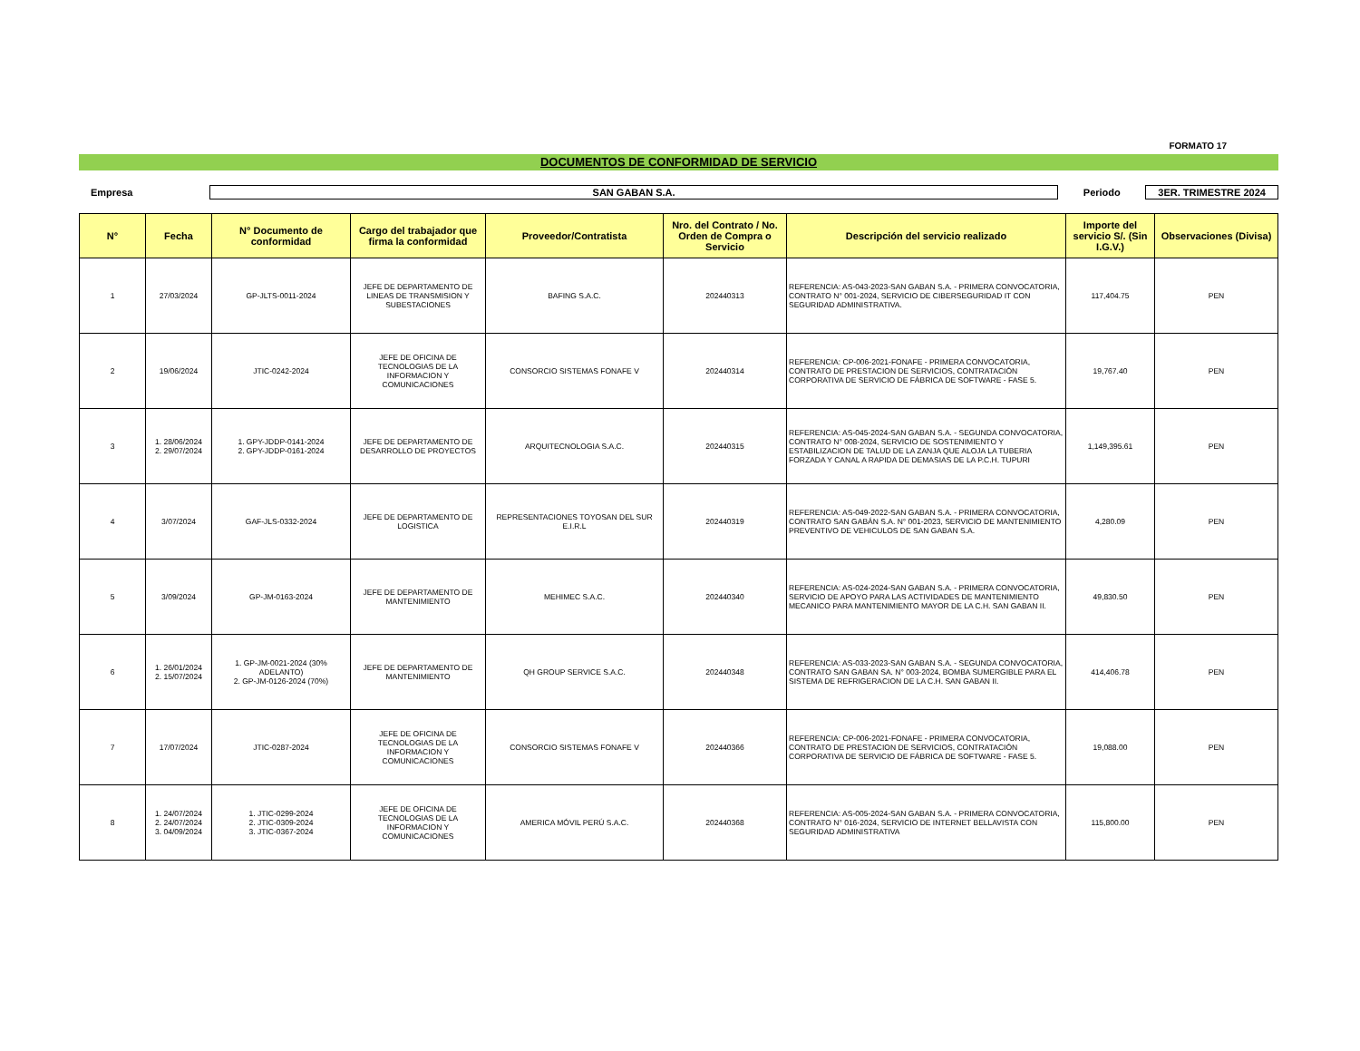FORMATO 17
DOCUMENTOS DE CONFORMIDAD DE SERVICIO
Empresa
SAN GABAN S.A.
Periodo
3ER. TRIMESTRE 2024
| N° | Fecha | N° Documento de conformidad | Cargo del trabajador que firma la conformidad | Proveedor/Contratista | Nro. del Contrato / No. Orden de Compra o Servicio | Descripción del servicio realizado | Importe del servicio S/. (Sin I.G.V.) | Observaciones (Divisa) |
| --- | --- | --- | --- | --- | --- | --- | --- | --- |
| 1 | 27/03/2024 | GP-JLTS-0011-2024 | JEFE DE DEPARTAMENTO DE LINEAS DE TRANSMISION Y SUBESTACIONES | BAFING S.A.C. | 202440313 | REFERENCIA: AS-043-2023-SAN GABAN S.A. - PRIMERA CONVOCATORIA, CONTRATO N° 001-2024, SERVICIO DE CIBERSEGURIDAD IT CON SEGURIDAD ADMINISTRATIVA. | 117,404.75 | PEN |
| 2 | 19/06/2024 | JTIC-0242-2024 | JEFE DE OFICINA DE TECNOLOGIAS DE LA INFORMACION Y COMUNICACIONES | CONSORCIO SISTEMAS FONAFE V | 202440314 | REFERENCIA: CP-006-2021-FONAFE - PRIMERA CONVOCATORIA, CONTRATO DE PRESTACION DE SERVICIOS, CONTRATACIÓN CORPORATIVA DE SERVICIO DE FÁBRICA DE SOFTWARE - FASE 5. | 19,767.40 | PEN |
| 3 | 1. 28/06/2024 2. 29/07/2024 | 1. GPY-JDDP-0141-2024 2. GPY-JDDP-0161-2024 | JEFE DE DEPARTAMENTO DE DESARROLLO DE PROYECTOS | ARQUITECNOLOGIA S.A.C. | 202440315 | REFERENCIA: AS-045-2024-SAN GABAN S.A. - SEGUNDA CONVOCATORIA, CONTRATO N° 008-2024, SERVICIO DE SOSTENIMIENTO Y ESTABILIZACION DE TALUD DE LA ZANJA QUE ALOJA LA TUBERIA FORZADA Y CANAL A RAPIDA DE DEMASIAS DE LA P.C.H. TUPURI | 1,149,395.61 | PEN |
| 4 | 3/07/2024 | GAF-JLS-0332-2024 | JEFE DE DEPARTAMENTO DE LOGISTICA | REPRESENTACIONES TOYOSAN DEL SUR E.I.R.L | 202440319 | REFERENCIA: AS-049-2022-SAN GABAN S.A. - PRIMERA CONVOCATORIA, CONTRATO SAN GABÁN S.A. N° 001-2023, SERVICIO DE MANTENIMIENTO PREVENTIVO DE VEHICULOS DE SAN GABAN S.A. | 4,280.09 | PEN |
| 5 | 3/09/2024 | GP-JM-0163-2024 | JEFE DE DEPARTAMENTO DE MANTENIMIENTO | MEHIMEC S.A.C. | 202440340 | REFERENCIA: AS-024-2024-SAN GABAN S.A. - PRIMERA CONVOCATORIA, SERVICIO DE APOYO PARA LAS ACTIVIDADES DE MANTENIMIENTO MECANICO PARA MANTENIMIENTO MAYOR DE LA C.H. SAN GABAN II. | 49,830.50 | PEN |
| 6 | 1. 26/01/2024 2. 15/07/2024 | 1. GP-JM-0021-2024 (30% ADELANTO) 2. GP-JM-0126-2024 (70%) | JEFE DE DEPARTAMENTO DE MANTENIMIENTO | QH GROUP SERVICE S.A.C. | 202440348 | REFERENCIA: AS-033-2023-SAN GABAN S.A. - SEGUNDA CONVOCATORIA, CONTRATO SAN GABAN SA. N° 003-2024, BOMBA SUMERGIBLE PARA EL SISTEMA DE REFRIGERACION DE LA C.H. SAN GABAN II. | 414,406.78 | PEN |
| 7 | 17/07/2024 | JTIC-0287-2024 | JEFE DE OFICINA DE TECNOLOGIAS DE LA INFORMACION Y COMUNICACIONES | CONSORCIO SISTEMAS FONAFE V | 202440366 | REFERENCIA: CP-006-2021-FONAFE - PRIMERA CONVOCATORIA, CONTRATO DE PRESTACION DE SERVICIOS, CONTRATACIÓN CORPORATIVA DE SERVICIO DE FÁBRICA DE SOFTWARE - FASE 5. | 19,088.00 | PEN |
| 8 | 1. 24/07/2024 2. 24/07/2024 3. 04/09/2024 | 1. JTIC-0299-2024 2. JTIC-0309-2024 3. JTIC-0367-2024 | JEFE DE OFICINA DE TECNOLOGIAS DE LA INFORMACION Y COMUNICACIONES | AMERICA MÓVIL PERÚ S.A.C. | 202440368 | REFERENCIA: AS-005-2024-SAN GABAN S.A. - PRIMERA CONVOCATORIA, CONTRATO N° 016-2024, SERVICIO DE INTERNET BELLAVISTA CON SEGURIDAD ADMINISTRATIVA | 115,800.00 | PEN |